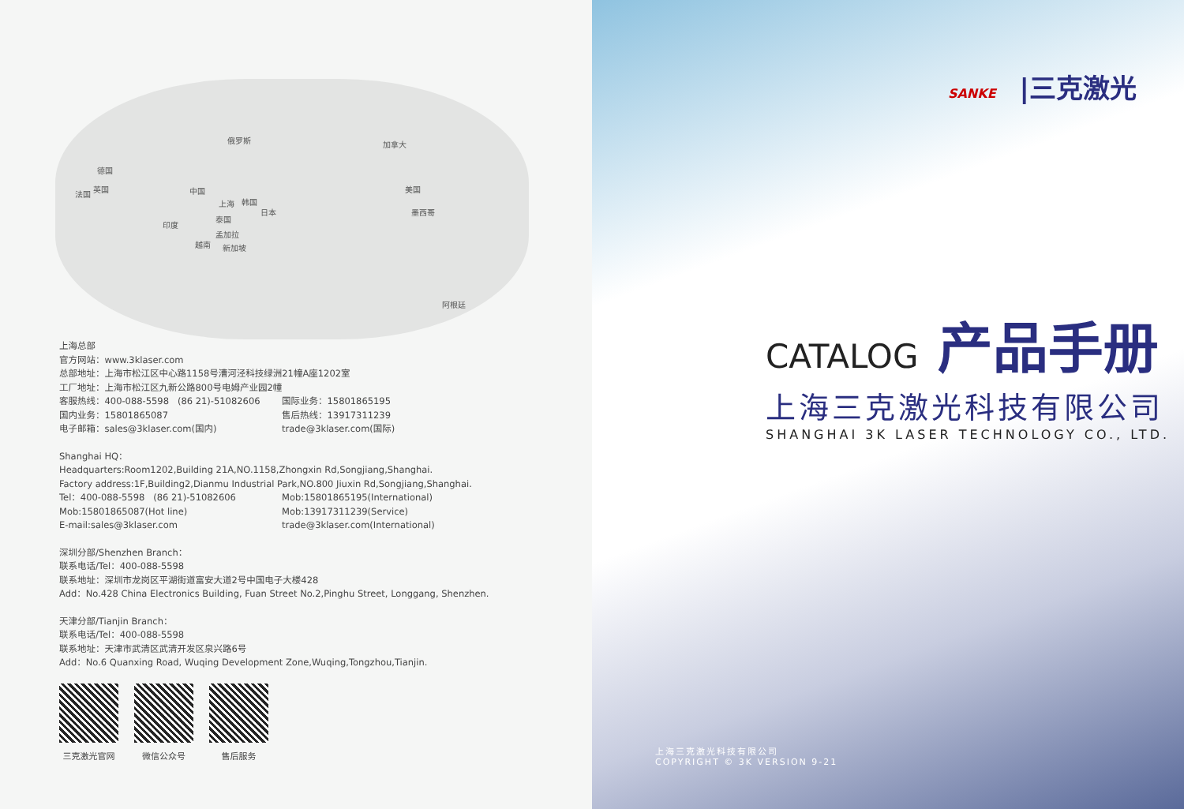俄罗斯 加拿大
德国
法国
英国 中国 美国
上海 韩国
日本 墨西哥
印度
泰国
孟加拉
越南 新加坡
阿根廷
上海总部
官方网站：www.3klaser.com
总部地址：上海市松江区中心路1158号漕河泾科技绿洲21幢A座1202室
工厂地址：上海市松江区九新公路800号电姆产业园2幢
客服热线：400-088-5598 (86 21)-51082606 国际业务：15801865195
国内业务：15801865087 售后热线：13917311239
电子邮箱：sales@3klaser.com(国内) trade@3klaser.com(国际)
Shanghai HQ：
Headquarters:Room1202,Building 21A,NO.1158,Zhongxin Rd,Songjiang,Shanghai.
Factory address:1F,Building2,Dianmu Industrial Park,NO.800 Jiuxin Rd,Songjiang,Shanghai.
Tel：400-088-5598 (86 21)-51082606 Mob:15801865195(International)
Mob:15801865087(Hot line) Mob:13917311239(Service)
E-mail:sales@3klaser.com trade@3klaser.com(International)
深圳分部/Shenzhen Branch：
联系电话/Tel：400-088-5598
联系地址：深圳市龙岗区平湖街道富安大道2号中国电子大楼428
Add：No.428 China Electronics Building, Fuan Street No.2,Pinghu Street, Longgang, Shenzhen.
天津分部/Tianjin Branch：
联系电话/Tel：400-088-5598
联系地址：天津市武清区武清开发区泉兴路6号
Add：No.6 Quanxing Road, Wuqing Development Zone,Wuqing,Tongzhou,Tianjin.
三克激光官网 微信公众号 售后服务
SANKE |三克激光
CATALOG 产品手册
上海三克激光科技有限公司
SHANGHAI 3K LASER TECHNOLOGY CO., LTD.
上海三克激光科技有限公司
COPYRIGHT © 3K VERSION 9-21